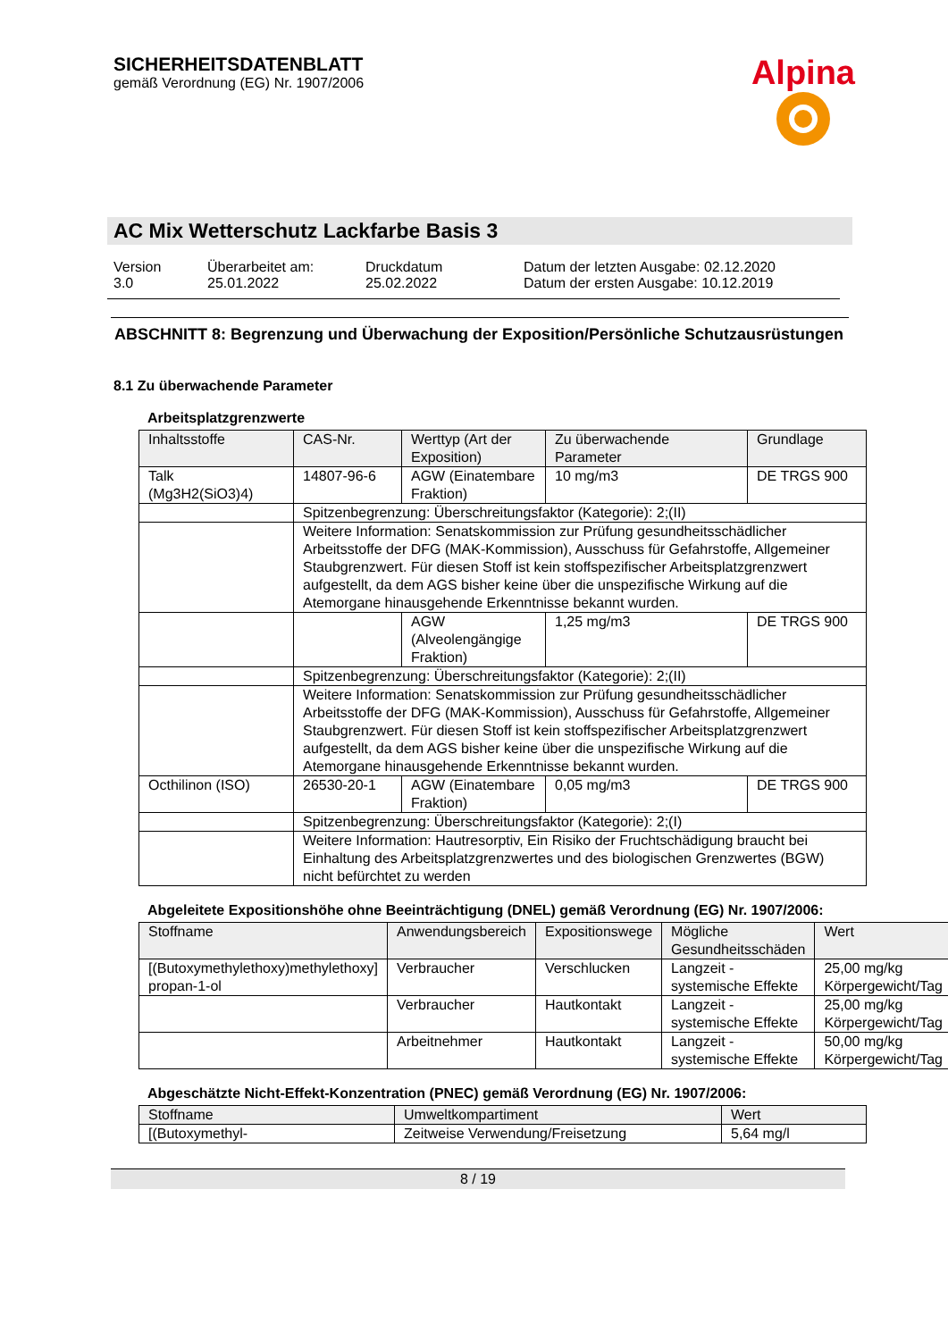SICHERHEITSDATENBLATT
gemäß Verordnung (EG) Nr. 1907/2006
Alpina
AC Mix Wetterschutz Lackfarbe Basis 3
Version
3.0
Überarbeitet am:
25.01.2022
Druckdatum
25.02.2022
Datum der letzten Ausgabe: 02.12.2020
Datum der ersten Ausgabe: 10.12.2019
ABSCHNITT 8: Begrenzung und Überwachung der Exposition/Persönliche Schutzausrüstungen
8.1 Zu überwachende Parameter
Arbeitsplatzgrenzwerte
| Inhaltsstoffe | CAS-Nr. | Werttyp (Art der Exposition) | Zu überwachende Parameter | Grundlage |
| --- | --- | --- | --- | --- |
| Talk (Mg3H2(SiO3)4) | 14807-96-6 | AGW (Einatembare Fraktion) | 10 mg/m3 | DE TRGS 900 |
| | Spitzenbegrenzung: Überschreitungsfaktor (Kategorie): 2;(II) | | | |
| | Weitere Information: Senatskommission zur Prüfung gesundheitsschädlicher Arbeitsstoffe der DFG (MAK-Kommission), Ausschuss für Gefahrstoffe, Allgemeiner Staubgrenzwert. Für diesen Stoff ist kein stoffspezifischer Arbeitsplatzgrenzwert aufgestellt, da dem AGS bisher keine über die unspezifische Wirkung auf die Atemorgane hinausgehende Erkenntnisse bekannt wurden. | | | |
| | | AGW (Alveolengängige Fraktion) | 1,25 mg/m3 | DE TRGS 900 |
| | Spitzenbegrenzung: Überschreitungsfaktor (Kategorie): 2;(II) | | | |
| | Weitere Information: Senatskommission zur Prüfung gesundheitsschädlicher Arbeitsstoffe der DFG (MAK-Kommission), Ausschuss für Gefahrstoffe, Allgemeiner Staubgrenzwert. Für diesen Stoff ist kein stoffspezifischer Arbeitsplatzgrenzwert aufgestellt, da dem AGS bisher keine über die unspezifische Wirkung auf die Atemorgane hinausgehende Erkenntnisse bekannt wurden. | | | |
| Octhilinon (ISO) | 26530-20-1 | AGW (Einatembare Fraktion) | 0,05 mg/m3 | DE TRGS 900 |
| | Spitzenbegrenzung: Überschreitungsfaktor (Kategorie): 2;(I) | | | |
| | Weitere Information: Hautresorptiv, Ein Risiko der Fruchtschädigung braucht bei Einhaltung des Arbeitsplatzgrenzwertes und des biologischen Grenzwertes (BGW) nicht befürchtet zu werden | | | |
Abgeleitete Expositionshöhe ohne Beeinträchtigung (DNEL) gemäß Verordnung (EG) Nr. 1907/2006:
| Stoffname | Anwendungsbereich | Expositionswege | Mögliche Gesundheitsschäden | Wert |
| --- | --- | --- | --- | --- |
| [(Butoxymethylethoxy)methylethoxy] propan-1-ol | Verbraucher | Verschlucken | Langzeit - systemische Effekte | 25,00 mg/kg Körpergewicht/Tag |
| | Verbraucher | Hautkontakt | Langzeit - systemische Effekte | 25,00 mg/kg Körpergewicht/Tag |
| | Arbeitnehmer | Hautkontakt | Langzeit - systemische Effekte | 50,00 mg/kg Körpergewicht/Tag |
Abgeschätzte Nicht-Effekt-Konzentration (PNEC) gemäß Verordnung (EG) Nr. 1907/2006:
| Stoffname | Umweltkompartiment | Wert |
| --- | --- | --- |
| [(Butoxymethyl- | Zeitweise Verwendung/Freisetzung | 5,64 mg/l |
8 / 19